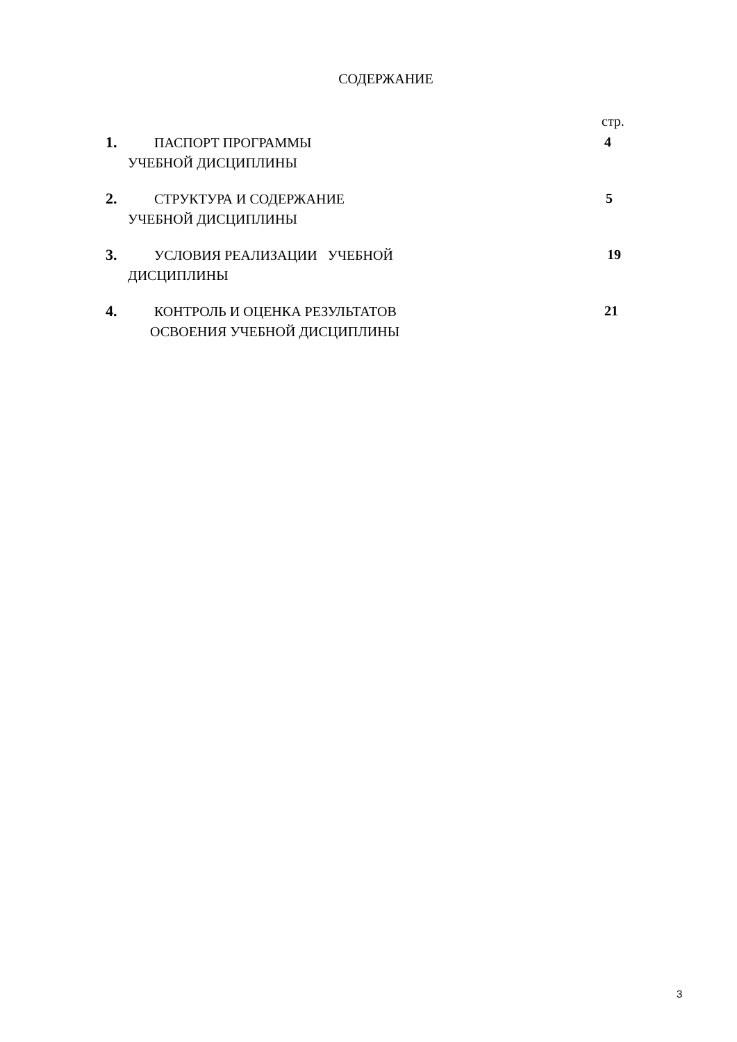СОДЕРЖАНИЕ
стр.
1. ПАСПОРТ ПРОГРАММЫ
УЧЕБНОЙ ДИСЦИПЛИНЫ
4
2. СТРУКТУРА И СОДЕРЖАНИЕ
УЧЕБНОЙ ДИСЦИПЛИНЫ
5
3. УСЛОВИЯ РЕАЛИЗАЦИИ УЧЕБНОЙ
ДИСЦИПЛИНЫ
19
4. КОНТРОЛЬ И ОЦЕНКА РЕЗУЛЬТАТОВ
ОСВОЕНИЯ УЧЕБНОЙ ДИСЦИПЛИНЫ
21
3